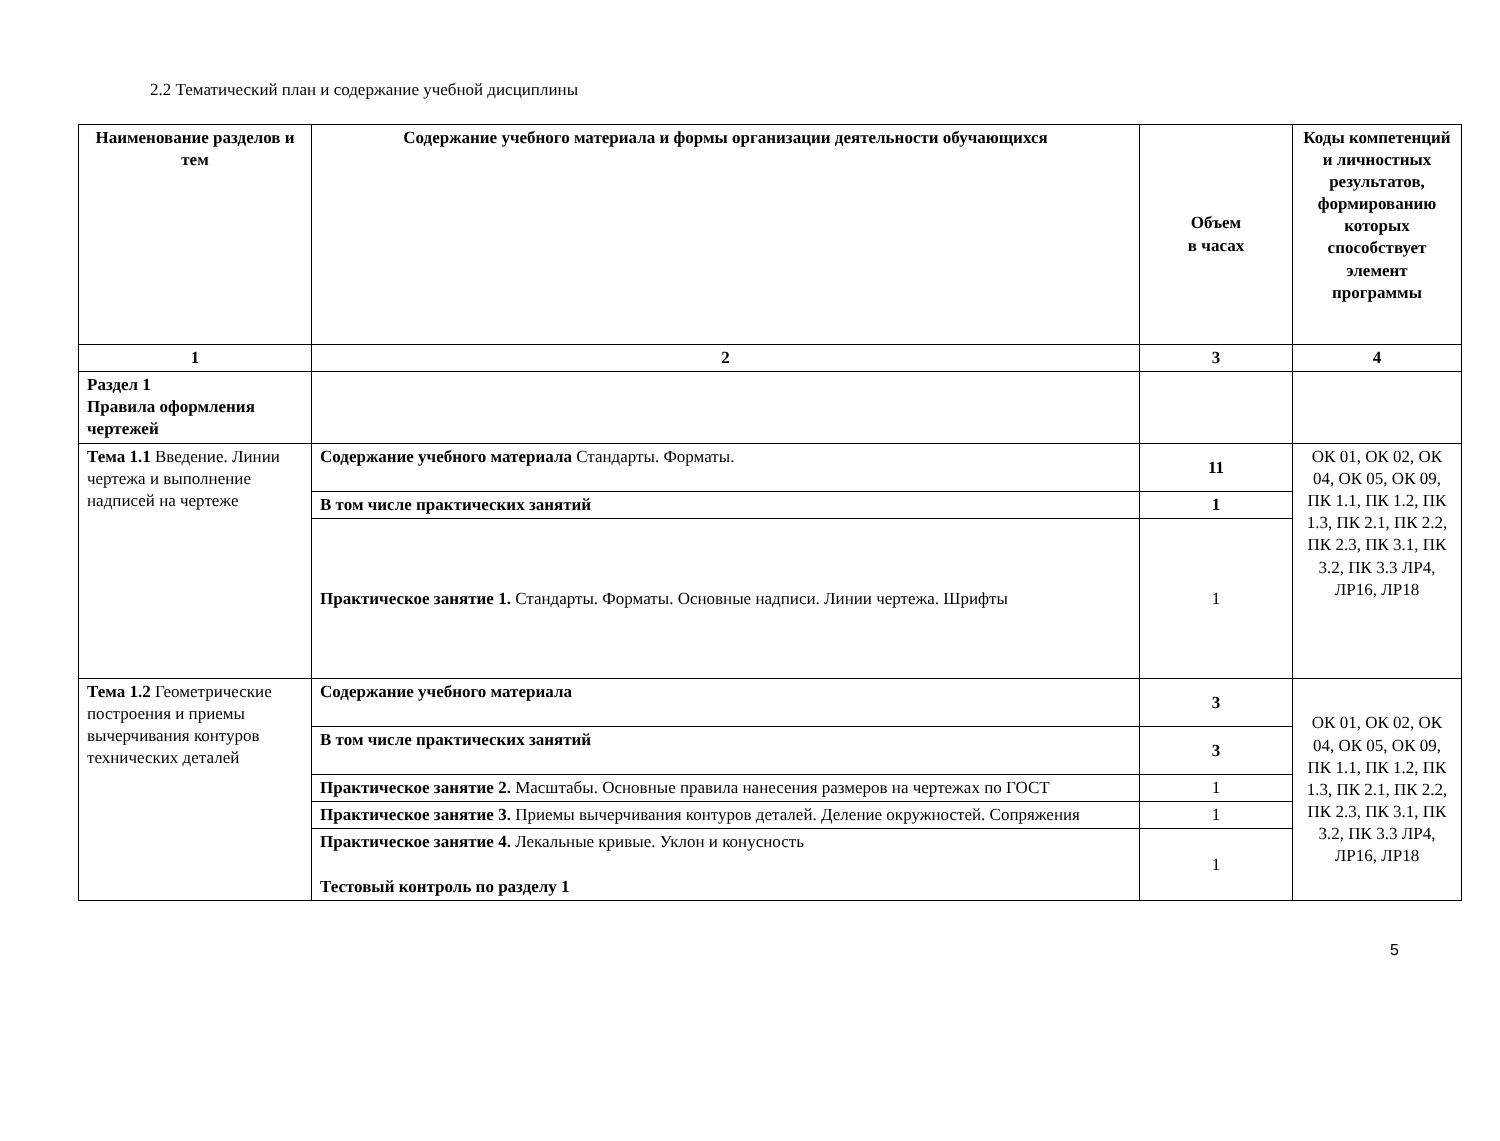2.2 Тематический план и содержание учебной дисциплины
| Наименование разделов и тем | Содержание учебного материала и формы организации деятельности обучающихся | Объем в часах | Коды компетенций и личностных результатов, формированию которых способствует элемент программы |
| --- | --- | --- | --- |
| 1 | 2 | 3 | 4 |
| Раздел 1 Правила оформления чертежей | | | |
| Тема 1.1 Введение. Линии чертежа и выполнение надписей на чертеже | Содержание учебного материала Стандарты. Форматы. | 11 | ОК 01, ОК 02, ОК 04, ОК 05, ОК 09, ПК 1.1, ПК 1.2, ПК 1.3, ПК 2.1, ПК 2.2, ПК 2.3, ПК 3.1, ПК 3.2, ПК 3.3 ЛР4, ЛР16, ЛР18 |
| | В том числе практических занятий | 1 | |
| | Практическое занятие 1. Стандарты. Форматы. Основные надписи. Линии чертежа. Шрифты | 1 | |
| Тема 1.2 Геометрические построения и приемы вычерчивания контуров технических деталей | Содержание учебного материала | 3 | ОК 01, ОК 02, ОК 04, ОК 05, ОК 09, ПК 1.1, ПК 1.2, ПК 1.3, ПК 2.1, ПК 2.2, ПК 2.3, ПК 3.1, ПК 3.2, ПК 3.3 ЛР4, ЛР16, ЛР18 |
| | В том числе практических занятий | 3 | |
| | Практическое занятие 2. Масштабы. Основные правила нанесения размеров на чертежах по ГОСТ | 1 | |
| | Практическое занятие 3. Приемы вычерчивания контуров деталей. Деление окружностей. Сопряжения | 1 | |
| | Практическое занятие 4. Лекальные кривые. Уклон и конусность Тестовый контроль по разделу 1 | 1 | |
5